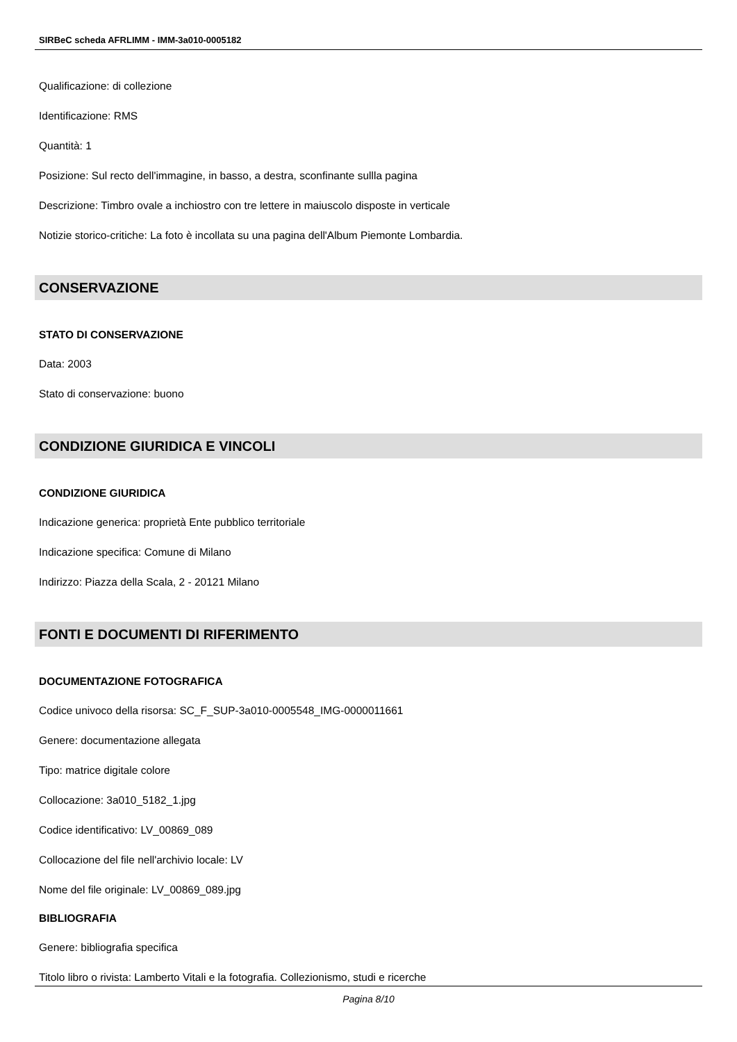SIRBeC scheda AFRLIMM - IMM-3a010-0005182
Qualificazione: di collezione
Identificazione: RMS
Quantità: 1
Posizione: Sul recto dell'immagine, in basso, a destra, sconfinante sullla pagina
Descrizione: Timbro ovale a inchiostro con tre lettere in maiuscolo disposte in verticale
Notizie storico-critiche: La foto è incollata su una pagina dell'Album Piemonte Lombardia.
CONSERVAZIONE
STATO DI CONSERVAZIONE
Data: 2003
Stato di conservazione: buono
CONDIZIONE GIURIDICA E VINCOLI
CONDIZIONE GIURIDICA
Indicazione generica: proprietà Ente pubblico territoriale
Indicazione specifica: Comune di Milano
Indirizzo: Piazza della Scala, 2 - 20121 Milano
FONTI E DOCUMENTI DI RIFERIMENTO
DOCUMENTAZIONE FOTOGRAFICA
Codice univoco della risorsa: SC_F_SUP-3a010-0005548_IMG-0000011661
Genere: documentazione allegata
Tipo: matrice digitale colore
Collocazione: 3a010_5182_1.jpg
Codice identificativo: LV_00869_089
Collocazione del file nell'archivio locale: LV
Nome del file originale: LV_00869_089.jpg
BIBLIOGRAFIA
Genere: bibliografia specifica
Titolo libro o rivista: Lamberto Vitali e la fotografia. Collezionismo, studi e ricerche
Pagina 8/10